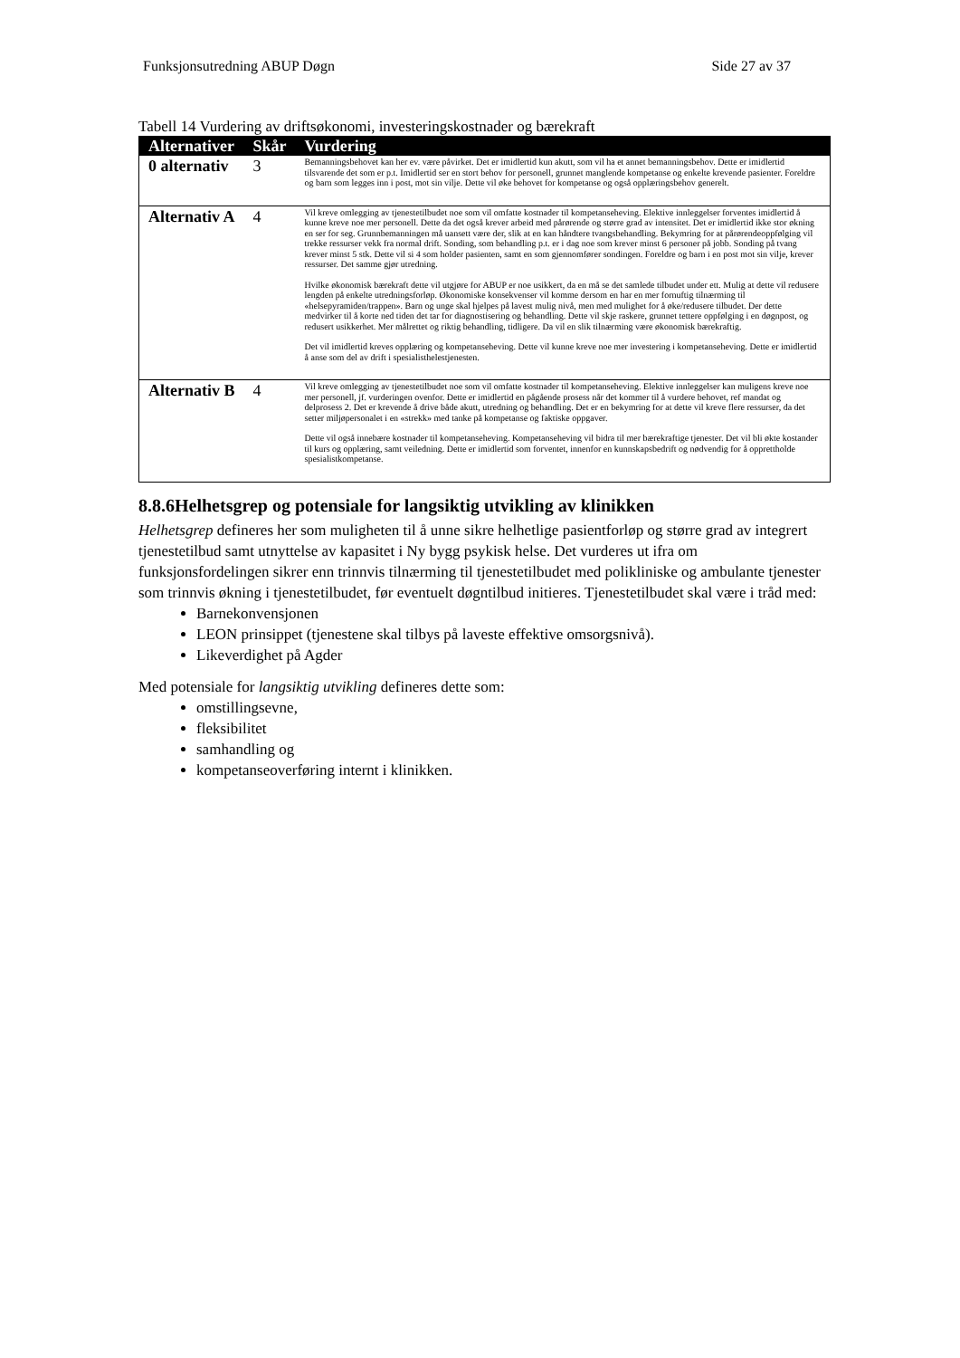Funksjonsutredning ABUP Døgn Side 27 av 37
Tabell 14 Vurdering av driftsøkonomi, investeringskostnader og bærekraft
| Alternativer | Skår | Vurdering |
| --- | --- | --- |
| 0 alternativ | 3 | Bemanningsbehovet kan her ev. være påvirket. Det er imidlertid kun akutt, som vil ha et annet bemanningsbehov. Dette er imidlertid tilsvarende det som er p.t. Imidlertid ser en stort behov for personell, grunnet manglende kompetanse og enkelte krevende pasienter. Foreldre og barn som legges inn i post, mot sin vilje. Dette vil øke behovet for kompetanse og også opplæringsbehov generelt. |
| Alternativ A | 4 | Vil kreve omlegging av tjenestetilbudet noe som vil omfatte kostnader til kompetanseheving. Elektive innleggelser forventes imidlertid å kunne kreve noe mer personell. Dette da det også krever arbeid med pårørende og større grad av intensitet. Det er imidlertid ikke stor økning en ser for seg. Grunnbemanningen må uansett være der, slik at en kan håndtere tvangsbehandling. Bekymring for at pårørendeoppfølging vil trekke ressurser vekk fra normal drift. Sonding, som behandling p.t. er i dag noe som krever minst 6 personer på jobb. Sonding på tvang krever minst 5 stk. Dette vil si 4 som holder pasienten, samt en som gjennomfører sondingen. Foreldre og barn i en post mot sin vilje, krever ressurser. Det samme gjør utredning. Hvilke økonomisk bærekraft dette vil utgjøre for ABUP er noe usikkert, da en må se det samlede tilbudet under ett. Mulig at dette vil redusere lengden på enkelte utredningsforløp. Økonomiske konsekvenser vil komme dersom en har en mer fornuftig tilnærming til «helsepyramiden/trappen». Barn og unge skal hjelpes på lavest mulig nivå, men med mulighet for å øke/redusere tilbudet. Der dette medvirker til å korte ned tiden det tar for diagnostisering og behandling. Dette vil skje raskere, grunnet tettere oppfølging i en døgnpost, og redusert usikkerhet. Mer målrettet og riktig behandling, tidligere. Da vil en slik tilnærming være økonomisk bærekraftig. Det vil imidlertid kreves opplæring og kompetanseheving. Dette vil kunne kreve noe mer investering i kompetanseheving. Dette er imidlertid å anse som del av drift i spesialisthelestjenesten. |
| Alternativ B | 4 | Vil kreve omlegging av tjenestetilbudet noe som vil omfatte kostnader til kompetanseheving. Elektive innleggelser kan muligens kreve noe mer personell, jf. vurderingen ovenfor. Dette er imidlertid en pågående prosess når det kommer til å vurdere behovet, ref mandat og delprosess 2. Det er krevende å drive både akutt, utredning og behandling. Det er en bekymring for at dette vil kreve flere ressurser, da det setter miljøpersonalet i en «strekk» med tanke på kompetanse og faktiske oppgaver. Dette vil også innebære kostnader til kompetanseheving. Kompetanseheving vil bidra til mer bærekraftige tjenester. Det vil bli økte kostander til kurs og opplæring, samt veiledning. Dette er imidlertid som forventet, innenfor en kunnskapsbedrift og nødvendig for å opprettholde spesialistkompetanse. |
8.8.6Helhetsgrep og potensiale for langsiktig utvikling av klinikken
Helhetsgrep defineres her som muligheten til å unne sikre helhetlige pasientforløp og større grad av integrert tjenestetilbud samt utnyttelse av kapasitet i Ny bygg psykisk helse. Det vurderes ut ifra om funksjonsfordelingen sikrer enn trinnvis tilnærming til tjenestetilbudet med polikliniske og ambulante tjenester som trinnvis økning i tjenestetilbudet, før eventuelt døgntilbud initieres. Tjenestetilbudet skal være i tråd med:
Barnekonvensjonen
LEON prinsippet (tjenestene skal tilbys på laveste effektive omsorgsnivå).
Likeverdighet på Agder
Med potensiale for langsiktig utvikling defineres dette som:
omstillingsevne,
fleksibilitet
samhandling og
kompetanseoverføring internt i klinikken.